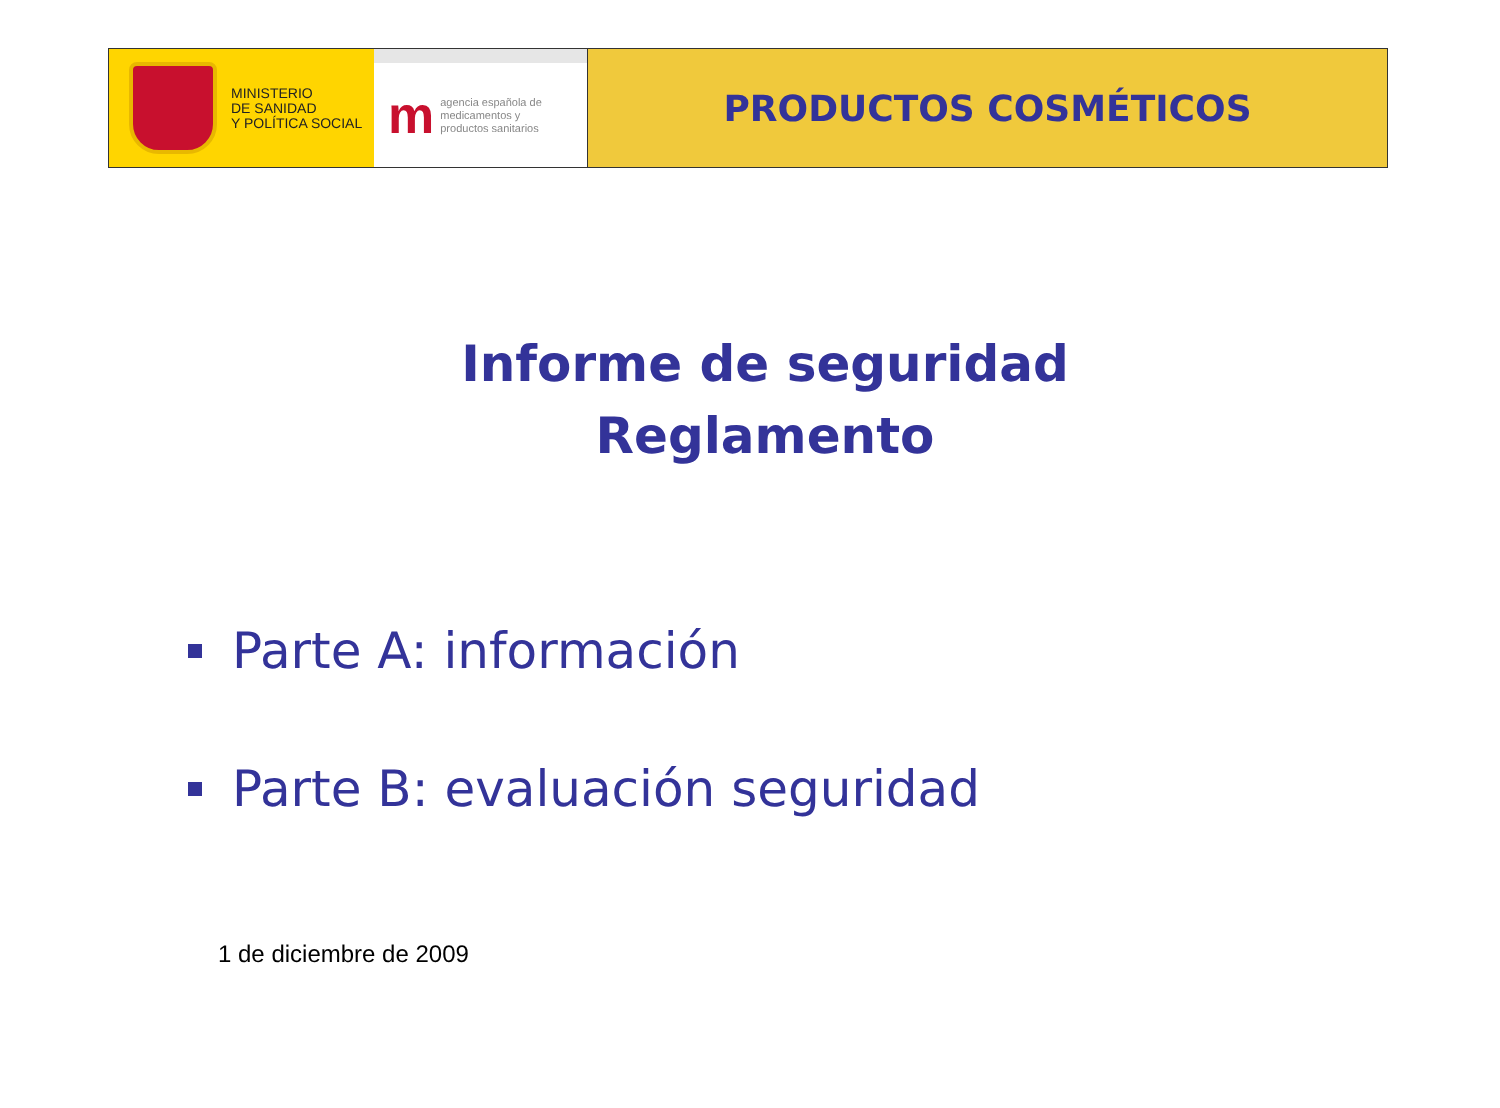MINISTERIO
DE SANIDAD
Y POLÍTICA SOCIAL
m
agencia española de
medicamentos y
productos sanitarios
PRODUCTOS COSMÉTICOS
Informe de seguridad
Reglamento
Parte A: información
Parte B: evaluación seguridad
1 de diciembre de 2009